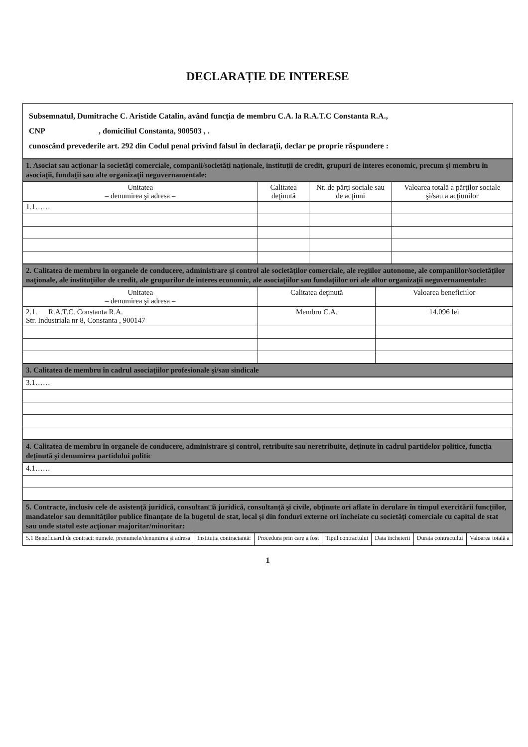DECLARAȚIE DE INTERESE
Subsemnatul, Dumitrache C. Aristide Catalin, având funcţia de membru C.A. la R.A.T.C Constanta R.A.,
CNP , domiciliul Constanta, 900503 , .
cunoscând prevederile art. 292 din Codul penal privind falsul în declaraţii, declar pe proprie răspundere :
1. Asociat sau acţionar la societăţi comerciale, companii/societăţi naţionale, instituţii de credit, grupuri de interes economic, precum şi membru în asociaţii, fundaţii sau alte organizaţii neguvernamentale:
| Unitatea – denumirea şi adresa – | Calitatea deţinută | Nr. de părţi sociale sau de acţiuni | Valoarea totală a părţilor sociale şi/sau a acţiunilor |
| --- | --- | --- | --- |
| 1.1…… | | | |
2. Calitatea de membru în organele de conducere, administrare şi control ale societăţilor comerciale, ale regiilor autonome, ale companiilor/societăţilor naţionale, ale instituţiilor de credit, ale grupurilor de interes economic, ale asociaţiilor sau fundaţiilor ori ale altor organizaţii neguvernamentale:
| Unitatea – denumirea şi adresa – | Calitatea deţinută | Valoarea beneficiilor |
| --- | --- | --- |
| 2.1. R.A.T.C. Constanta R.A. Str. Industriala nr 8, Constanta , 900147 | Membru C.A. | 14.096 lei |
3. Calitatea de membru în cadrul asociaţiilor profesionale şi/sau sindicale
| 3.1…… |
4. Calitatea de membru în organele de conducere, administrare şi control, retribuite sau neretribuite, deţinute în cadrul partidelor politice, funcţia deţinută şi denumirea partidului politic
| 4.1…… |
5. Contracte, inclusiv cele de asistenţă juridică, consultan□ă juridică, consultanţă şi civile, obţinute ori aflate în derulare în timpul exercitării funcţiilor, mandatelor sau demnităţilor publice finanţate de la bugetul de stat, local şi din fonduri externe ori încheiate cu societăţi comerciale cu capital de stat sau unde statul este acţionar majoritar/minoritar:
| 5.1 Beneficiarul de contract: numele, prenumele/denumirea şi adresa | Instituţia contractantă: | Procedura prin care a fost | Tipul contractului | Data încheierii | Durata contractului | Valoarea totală a |
| --- | --- | --- | --- | --- | --- | --- |
1